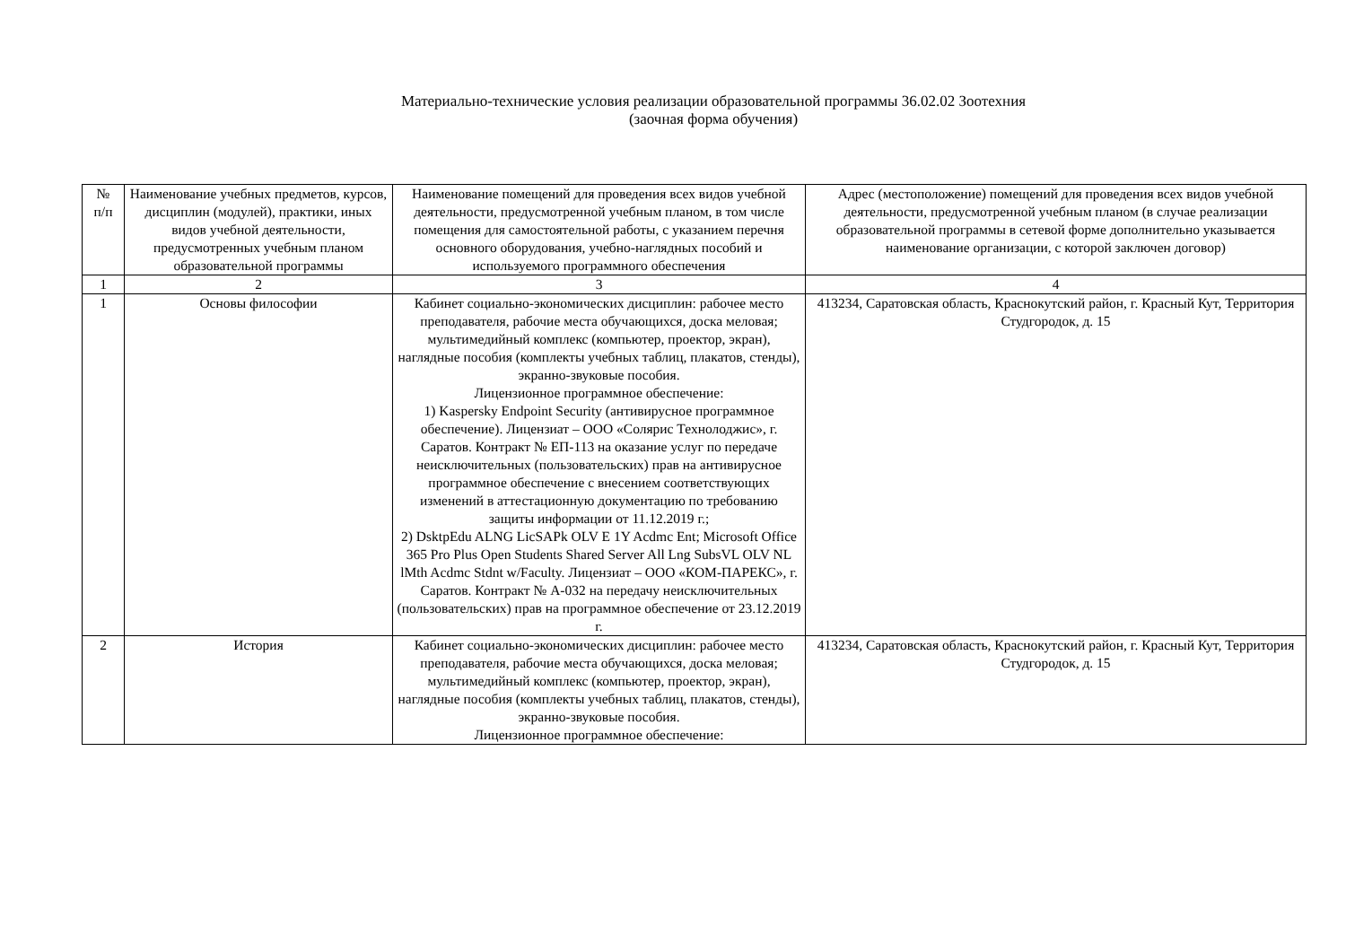Материально-технические условия реализации образовательной программы 36.02.02 Зоотехния
(заочная форма обучения)
| № п/п | Наименование учебных предметов, курсов, дисциплин (модулей), практики, иных видов учебной деятельности, предусмотренных учебным планом образовательной программы | Наименование помещений для проведения всех видов учебной деятельности, предусмотренной учебным планом, в том числе помещения для самостоятельной работы, с указанием перечня основного оборудования, учебно-наглядных пособий и используемого программного обеспечения | Адрес (местоположение) помещений для проведения всех видов учебной деятельности, предусмотренной учебным планом (в случае реализации образовательной программы в сетевой форме дополнительно указывается наименование организации, с которой заключен договор) |
| --- | --- | --- | --- |
| 1 | 2 | 3 | 4 |
| 1 | Основы философии | Кабинет социально-экономических дисциплин: рабочее место преподавателя, рабочие места обучающихся, доска меловая; мультимедийный комплекс (компьютер, проектор, экран), наглядные пособия (комплекты учебных таблиц, плакатов, стенды), экранно-звуковые пособия. Лицензионное программное обеспечение: 1) Kaspersky Endpoint Security (антивирусное программное обеспечение). Лицензиат – ООО «Солярис Технолоджис», г. Саратов. Контракт № ЕП-113 на оказание услуг по передаче неисключительных (пользовательских) прав на антивирусное программное обеспечение с внесением соответствующих изменений в аттестационную документацию по требованию защиты информации от 11.12.2019 г.; 2) DsktpEdu ALNG LicSAPk OLV E 1Y Acdmc Ent; Microsoft Office 365 Pro Plus Open Students Shared Server All Lng SubsVL OLV NL lMth Acdmc Stdnt w/Faculty. Лицензиат – ООО «КОМ-ПАРЕКС», г. Саратов. Контракт № А-032 на передачу неисключительных (пользовательских) прав на программное обеспечение от 23.12.2019 г. | 413234, Саратовская область, Краснокутский район, г. Красный Кут, Территория Студгородок, д. 15 |
| 2 | История | Кабинет социально-экономических дисциплин: рабочее место преподавателя, рабочие места обучающихся, доска меловая; мультимедийный комплекс (компьютер, проектор, экран), наглядные пособия (комплекты учебных таблиц, плакатов, стенды), экранно-звуковые пособия. Лицензионное программное обеспечение: | 413234, Саратовская область, Краснокутский район, г. Красный Кут, Территория Студгородок, д. 15 |